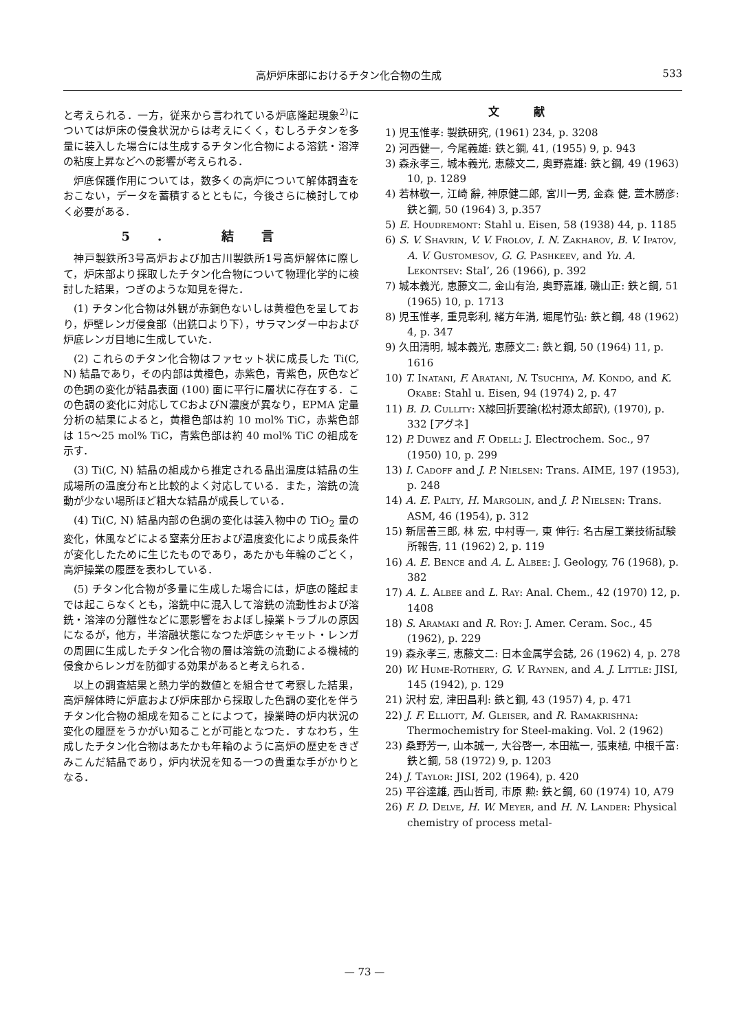高炉炉床部におけるチタン化合物の生成 533
と考えられる．一方，従来から言われている炉底隆起現象<sup>2)</sup>については炉床の侵食状況からは考えにくく，むしろチタンを多量に装入した場合には生成するチタン化合物による溶銑・溶滓の粘度上昇などへの影響が考えられる．
炉底保護作用については，数多くの高炉について解体調査をおこない，データを蓄積するとともに，今後さらに検討してゆく必要がある．
5. 結言
神戸製鉄所3号高炉および加古川製鉄所1号高炉解体に際して，炉床部より採取したチタン化合物について物理化学的に検討した結果，つぎのような知見を得た．
(1) チタン化合物は外観が赤銅色ないしは黄橙色を呈しており，炉壁レンガ侵食部（出銑口より下），サラマンダー中および炉底レンガ目地に生成していた．
(2) これらのチタン化合物はファセット状に成長した Ti(C, N) 結晶であり，その内部は黄橙色，赤紫色，青紫色，灰色などの色調の変化が結晶表面 (100) 面に平行に層状に存在する．この色調の変化に対応してCおよびN濃度が異なり，EPMA 定量分析の結果によると，黄橙色部は約 10 mol% TiC，赤紫色部は 15～25 mol% TiC，青紫色部は約 40 mol% TiC の組成を示す．
(3) Ti(C, N) 結晶の組成から推定される晶出温度は結晶の生成場所の温度分布と比較的よく対応している．また，溶銑の流動が少ない場所ほど粗大な結晶が成長している．
(4) Ti(C, N) 結晶内部の色調の変化は装入物中の TiO<sub>2</sub> 量の変化，休風などによる窒素分圧および温度変化により成長条件が変化したために生じたものであり，あたかも年輪のごとく，高炉操業の履歴を表わしている．
(5) チタン化合物が多量に生成した場合には，炉底の隆起までは起こらなくとも，溶銑中に混入して溶銑の流動性および溶銑・溶滓の分離性などに悪影響をおよぼし操業トラブルの原因になるが，他方，半溶融状態になつた炉底シャモット・レンガの周囲に生成したチタン化合物の層は溶銑の流動による機械的侵食からレンガを防御する効果があると考えられる．
以上の調査結果と熱力学的数値とを組合せて考察した結果，高炉解体時に炉底および炉床部から採取した色調の変化を伴うチタン化合物の組成を知ることによつて，操業時の炉内状況の変化の履歴をうかがい知ることが可能となつた．すなわち，生成したチタン化合物はあたかも年輪のように高炉の歴史をきざみこんだ結晶であり，炉内状況を知る一つの貴重な手がかりとなる．
文献
1) 児玉惟孝: 製鉄研究, (1961) 234, p. 3208
2) 河西健一, 今尾義雄: 鉄と鋼, 41, (1955) 9, p. 943
3) 森永孝三, 城本義光, 恵藤文二, 奥野嘉雄: 鉄と鋼, 49 (1963) 10, p. 1289
4) 若林敬一, 江崎 辭, 神原健二郎, 宮川一男, 金森 健, 萱木勝彦: 鉄と鋼, 50 (1964) 3, p.357
5) E. Houdremont: Stahl u. Eisen, 58 (1938) 44, p. 1185
6) S. V. Shavrin, V. V. Frolov, I. N. Zakharov, B. V. Ipatov, A. V. Gustomesov, G. G. Pashkeev, and Yu. A. Lekontsev: Stal’, 26 (1966), p. 392
7) 城本義光, 恵藤文二, 金山有治, 奥野嘉雄, 磯山正: 鉄と鋼, 51 (1965) 10, p. 1713
8) 児玉惟孝, 重見彰利, 緒方年満, 堀尾竹弘: 鉄と鋼, 48 (1962) 4, p. 347
9) 久田清明, 城本義光, 恵藤文二: 鉄と鋼, 50 (1964) 11, p. 1616
10) T. Inatani, F. Aratani, N. Tsuchiya, M. Kondo, and K. Okabe: Stahl u. Eisen, 94 (1974) 2, p. 47
11) B. D. Cullity: X線回折要論(松村源太郎訳), (1970), p. 332 [アグネ]
12) P. Duwez and F. Odell: J. Electrochem. Soc., 97 (1950) 10, p. 299
13) I. Cadoff and J. P. Nielsen: Trans. AIME, 197 (1953), p. 248
14) A. E. Palty, H. Margolin, and J. P. Nielsen: Trans. ASM, 46 (1954), p. 312
15) 新居善三郎, 林 宏, 中村専一, 東 伸行: 名古屋工業技術試験所報告, 11 (1962) 2, p. 119
16) A. E. Bence and A. L. Albee: J. Geology, 76 (1968), p. 382
17) A. L. Albee and L. Ray: Anal. Chem., 42 (1970) 12, p. 1408
18) S. Aramaki and R. Roy: J. Amer. Ceram. Soc., 45 (1962), p. 229
19) 森永孝三, 恵藤文二: 日本金属学会誌, 26 (1962) 4, p. 278
20) W. Hume-Rothery, G. V. Raynen, and A. J. Little: JISI, 145 (1942), p. 129
21) 沢村 宏, 津田昌利: 鉄と鋼, 43 (1957) 4, p. 471
22) J. F. Elliott, M. Gleiser, and R. Ramakrishna: Thermochemistry for Steel-making. Vol. 2 (1962)
23) 桑野芳一, 山本誠一, 大谷啓一, 本田紘一, 張東植, 中根千富: 鉄と鋼, 58 (1972) 9, p. 1203
24) J. Taylor: JISI, 202 (1964), p. 420
25) 平谷達雄, 西山哲司, 市原 勲: 鉄と鋼, 60 (1974) 10, A79
26) F. D. Delve, H. W. Meyer, and H. N. Lander: Physical chemistry of process metal-
— 73 —